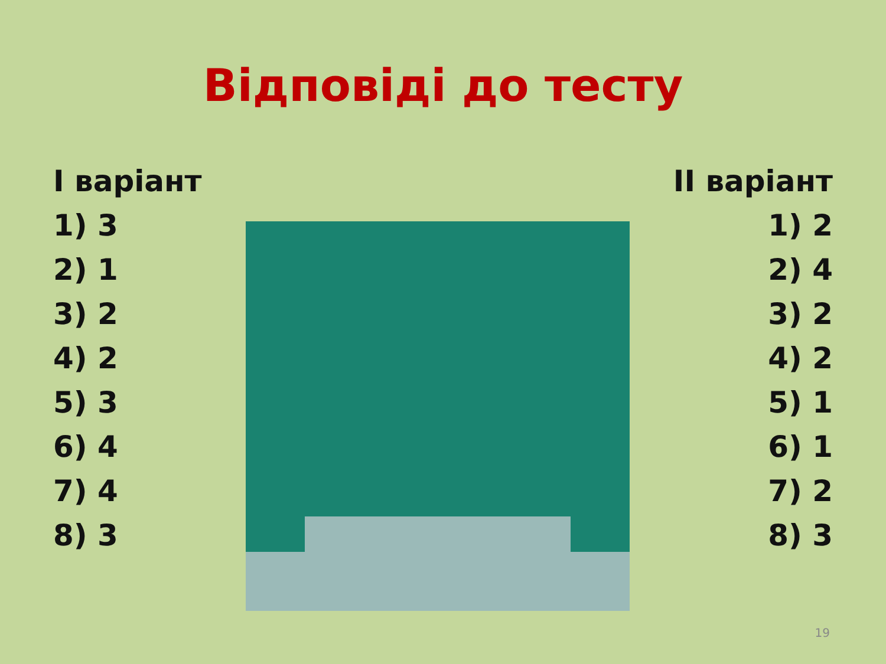Відповіді до тесту
І варіант
1) 3
2) 1
3) 2
4) 2
5) 3
6) 4
7) 4
8) 3
ІІ варіант
1) 2
2) 4
3) 2
4) 2
5) 1
6) 1
7) 2
8) 3
19